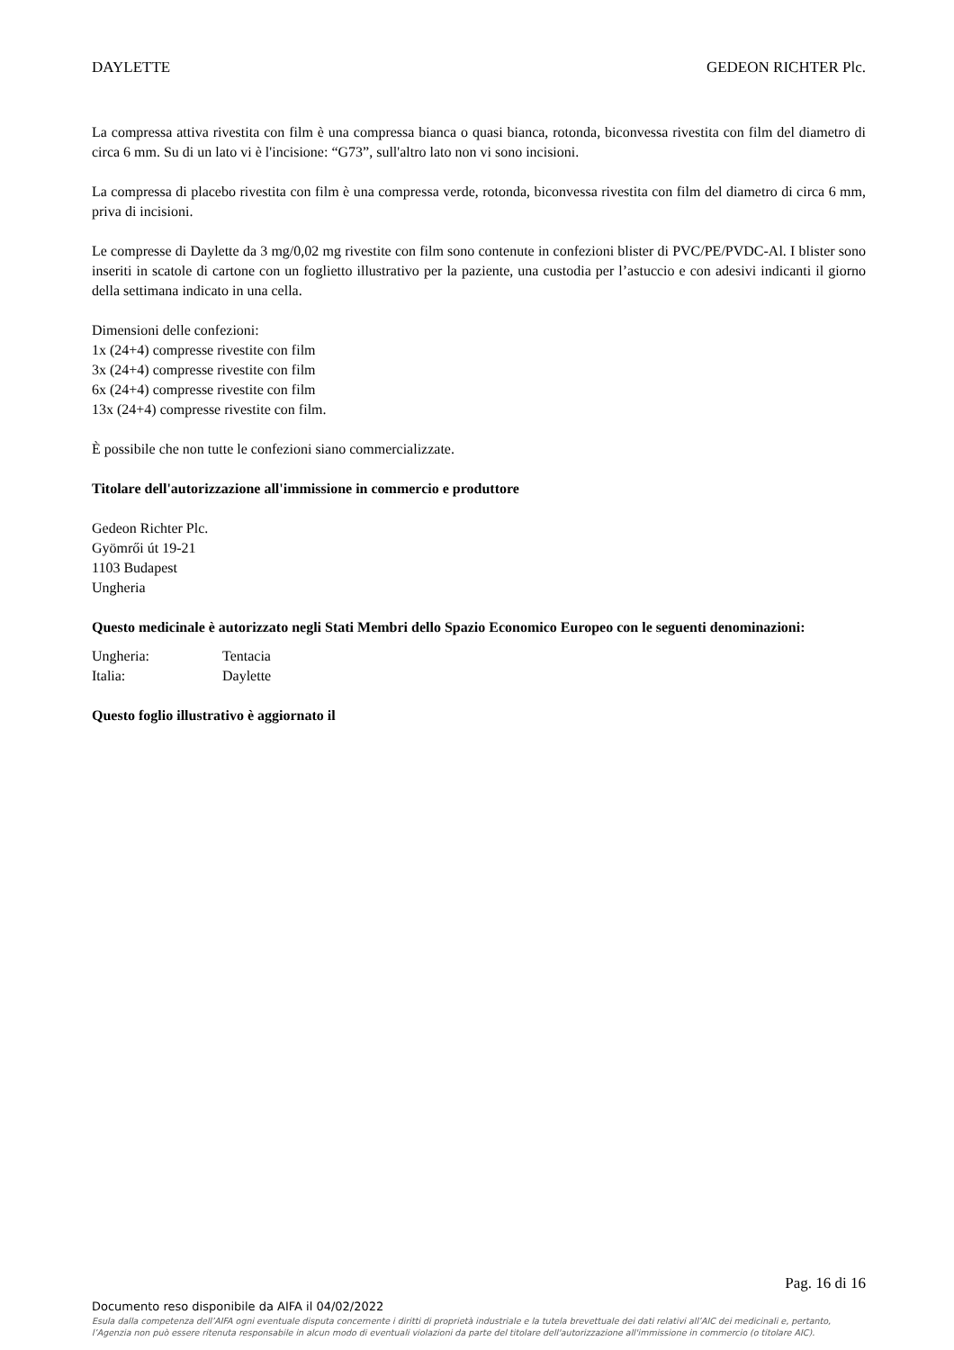DAYLETTE GEDEON RICHTER Plc.
La compressa attiva rivestita con film è una compressa bianca o quasi bianca, rotonda, biconvessa rivestita con film del diametro di circa 6 mm. Su di un lato vi è l'incisione: “G73”, sull'altro lato non vi sono incisioni.
La compressa di placebo rivestita con film è una compressa verde, rotonda, biconvessa rivestita con film del diametro di circa 6 mm, priva di incisioni.
Le compresse di Daylette da 3 mg/0,02 mg rivestite con film sono contenute in confezioni blister di PVC/PE/PVDC-Al. I blister sono inseriti in scatole di cartone con un foglietto illustrativo per la paziente, una custodia per l’astuccio e con adesivi indicanti il giorno della settimana indicato in una cella.
Dimensioni delle confezioni:
1x (24+4) compresse rivestite con film
3x (24+4) compresse rivestite con film
6x (24+4) compresse rivestite con film
13x (24+4) compresse rivestite con film.
È possibile che non tutte le confezioni siano commercializzate.
Titolare dell'autorizzazione all'immissione in commercio e produttore
Gedeon Richter Plc.
Gyömrői út 19-21
1103 Budapest
Ungheria
Questo medicinale è autorizzato negli Stati Membri dello Spazio Economico Europeo con le seguenti denominazioni:
Ungheria: Tentacia
Italia: Daylette
Questo foglio illustrativo è aggiornato il
Pag. 16 di 16
Documento reso disponibile da AIFA il 04/02/2022
Esula dalla competenza dell’AIFA ogni eventuale disputa concernente i diritti di proprietà industriale e la tutela brevettuale dei dati relativi all’AIC dei medicinali e, pertanto, l’Agenzia non può essere ritenuta responsabile in alcun modo di eventuali violazioni da parte del titolare dell'autorizzazione all'immissione in commercio (o titolare AIC).